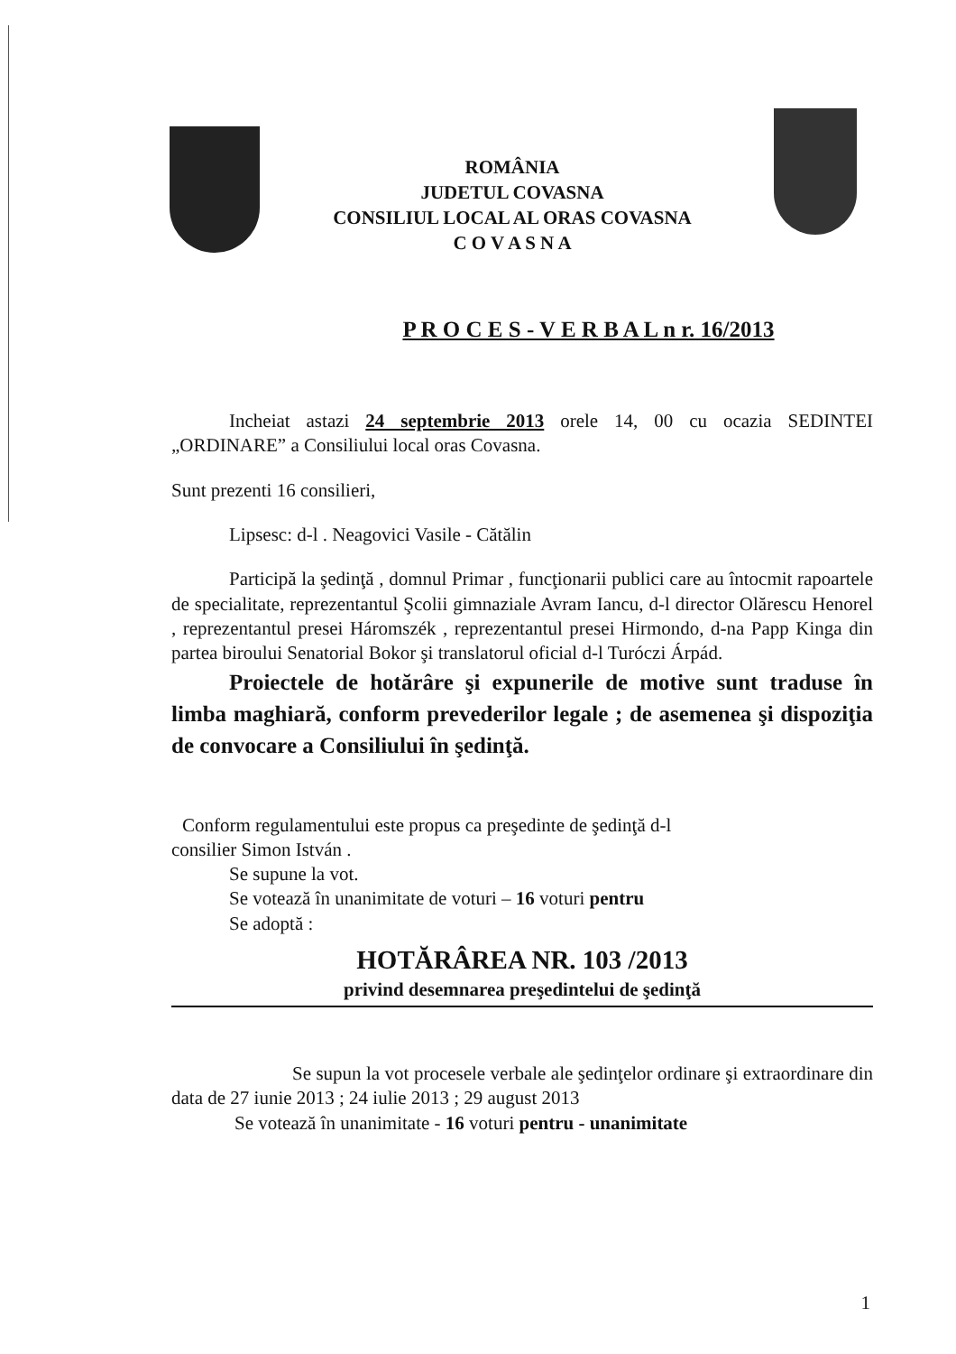ROMÂNIA
JUDETUL COVASNA
CONSILIUL LOCAL AL ORAS COVASNA
C O V A S N A
P R O C E S - V E R B A L n r. 16/2013
Incheiat astazi 24 septembrie 2013 orele 14, 00 cu ocazia SEDINTEI „ORDINARE” a Consiliului local oras Covasna.
Sunt prezenti 16 consilieri,
Lipsesc: d-l . Neagovici Vasile - Cătălin
Participă la şedinţă , domnul Primar , funcţionarii publici care au întocmit rapoartele de specialitate, reprezentantul Şcolii gimnaziale Avram Iancu, d-l director Olărescu Henorel , reprezentantul presei Háromszék , reprezentantul presei Hirmondo, d-na Papp Kinga din partea biroului Senatorial Bokor şi translatorul oficial d-l Turóczi Árpád.
Proiectele de hotărâre şi expunerile de motive sunt traduse în limba maghiară, conform prevederilor legale ; de asemenea şi dispoziţia de convocare a Consiliului în şedinţă.
Conform regulamentului este propus ca preşedinte de şedinţă d-l
consilier Simon István .
Se supune la vot.
Se votează în unanimitate de voturi – 16 voturi pentru
Se adoptă :
HOTĂRÂREA NR. 103 /2013
privind desemnarea preşedintelui de şedinţă
Se supun la vot procesele verbale ale şedinţelor ordinare şi extraordinare din data de 27 iunie 2013 ; 24 iulie 2013 ; 29 august 2013
Se votează în unanimitate - 16 voturi pentru - unanimitate
1